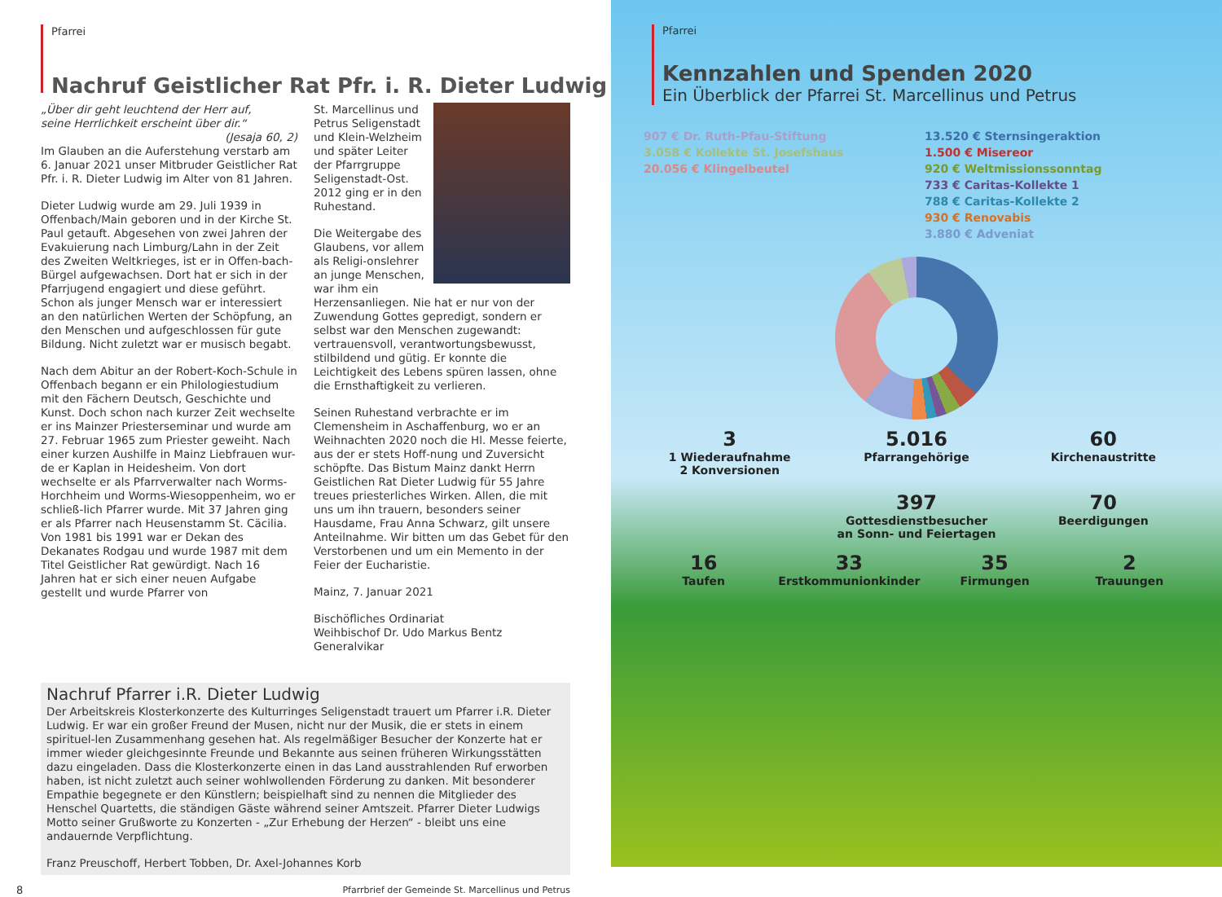Pfarrei
Nachruf Geistlicher Rat Pfr. i. R. Dieter Ludwig
„Über dir geht leuchtend der Herr auf,
seine Herrlichkeit erscheint über dir.“
(Jesaja 60, 2)
Im Glauben an die Auferstehung verstarb am 6. Januar 2021 unser Mitbruder Geistlicher Rat Pfr. i. R. Dieter Ludwig im Alter von 81 Jahren.
Dieter Ludwig wurde am 29. Juli 1939 in Offenbach/Main geboren und in der Kirche St. Paul getauft. Abgesehen von zwei Jahren der Evakuierung nach Limburg/Lahn in der Zeit des Zweiten Weltkrieges, ist er in Offen-bach-Bürgel aufgewachsen. Dort hat er sich in der Pfarrjugend engagiert und diese geführt. Schon als junger Mensch war er interessiert an den natürlichen Werten der Schöpfung, an den Menschen und aufgeschlossen für gute Bildung. Nicht zuletzt war er musisch begabt.
Nach dem Abitur an der Robert-Koch-Schule in Offenbach begann er ein Philologiestudium mit den Fächern Deutsch, Geschichte und Kunst. Doch schon nach kurzer Zeit wechselte er ins Mainzer Priesterseminar und wurde am 27. Februar 1965 zum Priester geweiht. Nach einer kurzen Aushilfe in Mainz Liebfrauen wur-de er Kaplan in Heidesheim. Von dort wechselte er als Pfarrverwalter nach Worms-Horchheim und Worms-Wiesoppenheim, wo er schließ-lich Pfarrer wurde. Mit 37 Jahren ging er als Pfarrer nach Heusenstamm St. Cäcilia. Von 1981 bis 1991 war er Dekan des Dekanates Rodgau und wurde 1987 mit dem Titel Geistlicher Rat gewürdigt. Nach 16 Jahren hat er sich einer neuen Aufgabe gestellt und wurde Pfarrer von
St. Marcellinus und Petrus Seligenstadt und Klein-Welzheim und später Leiter der Pfarrgruppe Seligenstadt-Ost. 2012 ging er in den Ruhestand.
Die Weitergabe des Glaubens, vor allem als Religi-onslehrer an junge Menschen, war ihm ein Herzensanliegen. Nie hat er nur von der Zuwendung Gottes gepredigt, sondern er selbst war den Menschen zugewandt: vertrauensvoll, verantwortungsbewusst, stilbildend und gütig. Er konnte die Leichtigkeit des Lebens spüren lassen, ohne die Ernsthaftigkeit zu verlieren.
Seinen Ruhestand verbrachte er im Clemensheim in Aschaffenburg, wo er an Weihnachten 2020 noch die Hl. Messe feierte, aus der er stets Hoff-nung und Zuversicht schöpfte. Das Bistum Mainz dankt Herrn Geistlichen Rat Dieter Ludwig für 55 Jahre treues priesterliches Wirken. Allen, die mit uns um ihn trauern, besonders seiner Hausdame, Frau Anna Schwarz, gilt unsere Anteilnahme. Wir bitten um das Gebet für den Verstorbenen und um ein Memento in der Feier der Eucharistie.
Mainz, 7. Januar 2021
Bischöfliches Ordinariat
Weihbischof Dr. Udo Markus Bentz
Generalvikar
Nachruf Pfarrer i.R. Dieter Ludwig
Der Arbeitskreis Klosterkonzerte des Kulturringes Seligenstadt trauert um Pfarrer i.R. Dieter Ludwig. Er war ein großer Freund der Musen, nicht nur der Musik, die er stets in einem spirituel-len Zusammenhang gesehen hat. Als regelmäßiger Besucher der Konzerte hat er immer wieder gleichgesinnte Freunde und Bekannte aus seinen früheren Wirkungsstätten dazu eingeladen. Dass die Klosterkonzerte einen in das Land ausstrahlenden Ruf erworben haben, ist nicht zuletzt auch seiner wohlwollenden Förderung zu danken. Mit besonderer Empathie begegnete er den Künstlern; beispielhaft sind zu nennen die Mitglieder des Henschel Quartetts, die ständigen Gäste während seiner Amtszeit. Pfarrer Dieter Ludwigs Motto seiner Grußworte zu Konzerten - „Zur Erhebung der Herzen“ - bleibt uns eine andauernde Verpflichtung.
Franz Preuschoff, Herbert Tobben, Dr. Axel-Johannes Korb
8 Pfarrbrief der Gemeinde St. Marcellinus und Petrus
Pfarrei
Kennzahlen und Spenden 2020
Ein Überblick der Pfarrei St. Marcellinus und Petrus
907 € Dr. Ruth-Pfau-Stiftung 13.520 € Sternsingeraktion 3.058 € Kollekte St. Josefshaus 1.500 € Misereor 20.056 € Klingelbeutel 920 € Weltmissionssonntag 733 € Caritas-Kollekte 1 788 € Caritas-Kollekte 2 930 € Renovabis 3.880 € Adveniat
3
1 Wiederaufnahme
2 Konversionen
5.016
Pfarrangehörige
60
Kirchenaustritte
397
Gottesdienstbesucher
an Sonn- und Feiertagen
70
Beerdigungen
16
Taufen
33
Erstkommunionkinder
35
Firmungen
2
Trauungen